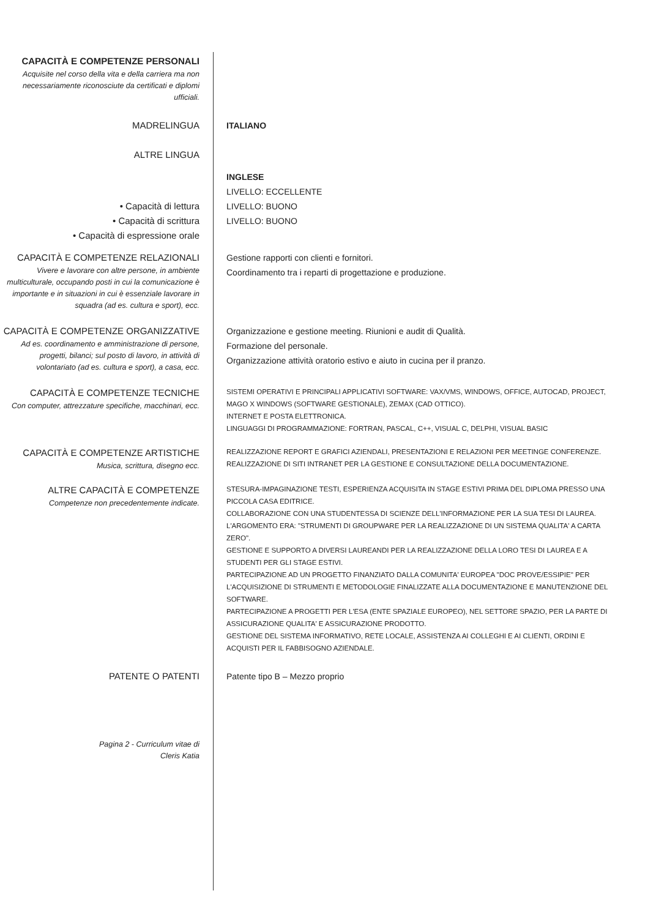CAPACITÀ E COMPETENZE PERSONALI
Acquisite nel corso della vita e della carriera ma non necessariamente riconosciute da certificati e diplomi ufficiali.
MADRELINGUA ITALIANO
ALTRE LINGUA
• Capacità di lettura
• Capacità di scrittura
• Capacità di espressione orale
INGLESE
LIVELLO: ECCELLENTE
LIVELLO: BUONO
LIVELLO: BUONO
CAPACITÀ E COMPETENZE RELAZIONALI
Vivere e lavorare con altre persone, in ambiente multiculturale, occupando posti in cui la comunicazione è importante e in situazioni in cui è essenziale lavorare in squadra (ad es. cultura e sport), ecc.
Gestione rapporti con clienti e fornitori.
Coordinamento tra i reparti di progettazione e produzione.
CAPACITÀ E COMPETENZE ORGANIZZATIVE
Ad es. coordinamento e amministrazione di persone, progetti, bilanci; sul posto di lavoro, in attività di volontariato (ad es. cultura e sport), a casa, ecc.
Organizzazione e gestione meeting. Riunioni e audit di Qualità.
Formazione del personale.
Organizzazione attività oratorio estivo e aiuto in cucina per il pranzo.
CAPACITÀ E COMPETENZE TECNICHE
Con computer, attrezzature specifiche, macchinari, ecc.
SISTEMI OPERATIVI E PRINCIPALI APPLICATIVI SOFTWARE: VAX/VMS, WINDOWS, OFFICE, AUTOCAD, PROJECT, MAGO X WINDOWS (SOFTWARE GESTIONALE), ZEMAX (CAD OTTICO).
INTERNET E POSTA ELETTRONICA.
LINGUAGGI DI PROGRAMMAZIONE: FORTRAN, PASCAL, C++, VISUAL C, DELPHI, VISUAL BASIC
CAPACITÀ E COMPETENZE ARTISTICHE
Musica, scrittura, disegno ecc.
REALIZZAZIONE REPORT E GRAFICI AZIENDALI, PRESENTAZIONI E RELAZIONI PER MEETINGE CONFERENZE. REALIZZAZIONE DI SITI INTRANET PER LA GESTIONE E CONSULTAZIONE DELLA DOCUMENTAZIONE.
ALTRE CAPACITÀ E COMPETENZE
Competenze non precedentemente indicate.
STESURA-IMPAGINAZIONE TESTI, ESPERIENZA ACQUISITA IN STAGE ESTIVI PRIMA DEL DIPLOMA PRESSO UNA PICCOLA CASA EDITRICE.
COLLABORAZIONE CON UNA STUDENTESSA DI SCIENZE DELL'INFORMAZIONE PER LA SUA TESI DI LAUREA. L'ARGOMENTO ERA: "STRUMENTI DI GROUPWARE PER LA REALIZZAZIONE DI UN SISTEMA QUALITA' A CARTA ZERO".
GESTIONE E SUPPORTO A DIVERSI LAUREANDI PER LA REALIZZAZIONE DELLA LORO TESI DI LAUREA E A STUDENTI PER GLI STAGE ESTIVI.
PARTECIPAZIONE AD UN PROGETTO FINANZIATO DALLA COMUNITA' EUROPEA "DOC PROVE/ESSIPIE" PER L'ACQUISIZIONE DI STRUMENTI E METODOLOGIE FINALIZZATE ALLA DOCUMENTAZIONE E MANUTENZIONE DEL SOFTWARE.
PARTECIPAZIONE A PROGETTI PER L'ESA (ENTE SPAZIALE EUROPEO), NEL SETTORE SPAZIO, PER LA PARTE DI ASSICURAZIONE QUALITA' E ASSICURAZIONE PRODOTTO.
GESTIONE DEL SISTEMA INFORMATIVO, RETE LOCALE, ASSISTENZA AI COLLEGHI E AI CLIENTI, ORDINI E ACQUISTI PER IL FABBISOGNO AZIENDALE.
PATENTE O PATENTI Patente tipo B – Mezzo proprio
Pagina 2 - Curriculum vitae di
Cleris Katia